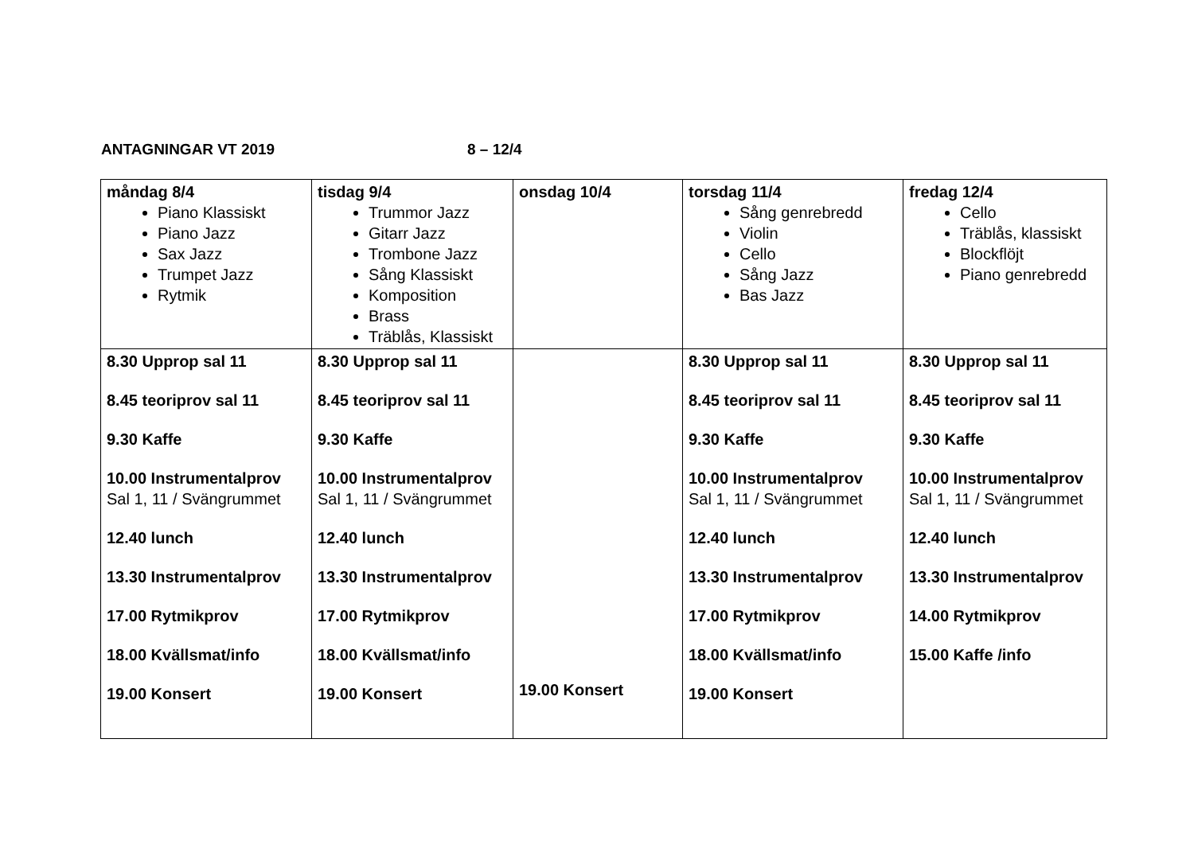ANTAGNINGAR VT 2019 8 – 12/4
| måndag 8/4 Piano Klassiskt Piano Jazz Sax Jazz Trumpet Jazz Rytmik | tisdag 9/4 Trummor Jazz Gitarr Jazz Trombone Jazz Sång Klassiskt Komposition Brass Träblås, Klassiskt | onsdag 10/4 | torsdag 11/4 Sång genrebredd Violin Cello Sång Jazz Bas Jazz | fredag 12/4 Cello Träblås, klassiskt Blockflöjt Piano genrebredd |
| 8.30 Upprop sal 11 8.45 teoriprov sal 11 9.30 Kaffe 10.00 Instrumentalprov Sal 1, 11 / Svängrummet 12.40 lunch 13.30 Instrumentalprov 17.00 Rytmikprov 18.00 Kvällsmat/info 19.00 Konsert | 8.30 Upprop sal 11 8.45 teoriprov sal 11 9.30 Kaffe 10.00 Instrumentalprov Sal 1, 11 / Svängrummet 12.40 lunch 13.30 Instrumentalprov 17.00 Rytmikprov 18.00 Kvällsmat/info 19.00 Konsert | 19.00 Konsert | 8.30 Upprop sal 11 8.45 teoriprov sal 11 9.30 Kaffe 10.00 Instrumentalprov Sal 1, 11 / Svängrummet 12.40 lunch 13.30 Instrumentalprov 17.00 Rytmikprov 18.00 Kvällsmat/info 19.00 Konsert | 8.30 Upprop sal 11 8.45 teoriprov sal 11 9.30 Kaffe 10.00 Instrumentalprov Sal 1, 11 / Svängrummet 12.40 lunch 13.30 Instrumentalprov 14.00 Rytmikprov 15.00 Kaffe /info |